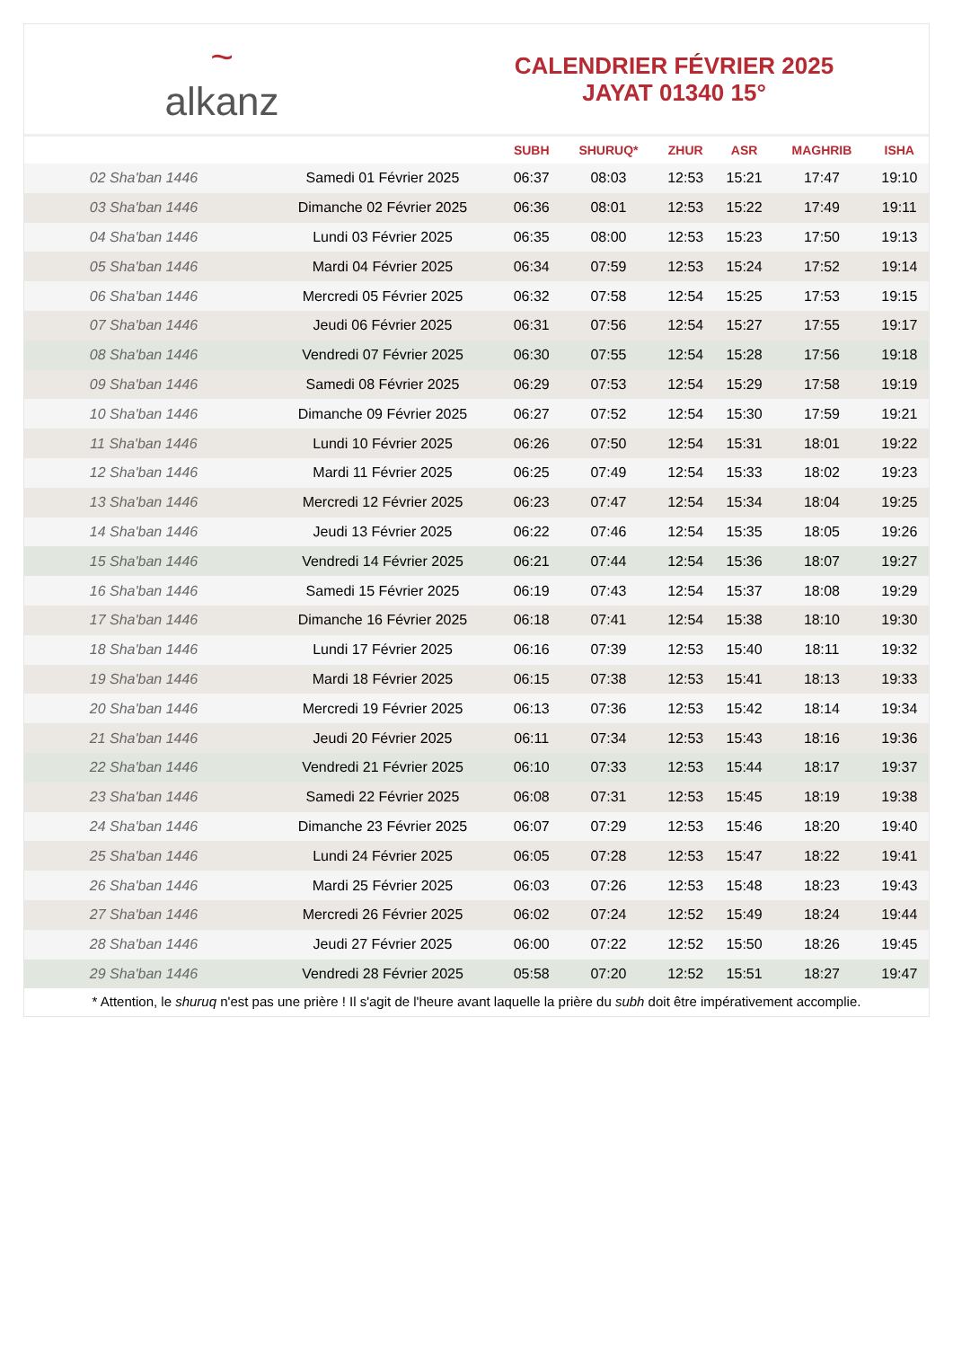~
alkanz
CALENDRIER FÉVRIER 2025
JAYAT 01340 15°
| | | SUBH | SHURUQ* | ZHUR | ASR | MAGHRIB | ISHA |
| --- | --- | --- | --- | --- | --- | --- | --- |
| 02 Sha'ban 1446 | Samedi 01 Février 2025 | 06:37 | 08:03 | 12:53 | 15:21 | 17:47 | 19:10 |
| 03 Sha'ban 1446 | Dimanche 02 Février 2025 | 06:36 | 08:01 | 12:53 | 15:22 | 17:49 | 19:11 |
| 04 Sha'ban 1446 | Lundi 03 Février 2025 | 06:35 | 08:00 | 12:53 | 15:23 | 17:50 | 19:13 |
| 05 Sha'ban 1446 | Mardi 04 Février 2025 | 06:34 | 07:59 | 12:53 | 15:24 | 17:52 | 19:14 |
| 06 Sha'ban 1446 | Mercredi 05 Février 2025 | 06:32 | 07:58 | 12:54 | 15:25 | 17:53 | 19:15 |
| 07 Sha'ban 1446 | Jeudi 06 Février 2025 | 06:31 | 07:56 | 12:54 | 15:27 | 17:55 | 19:17 |
| 08 Sha'ban 1446 | Vendredi 07 Février 2025 | 06:30 | 07:55 | 12:54 | 15:28 | 17:56 | 19:18 |
| 09 Sha'ban 1446 | Samedi 08 Février 2025 | 06:29 | 07:53 | 12:54 | 15:29 | 17:58 | 19:19 |
| 10 Sha'ban 1446 | Dimanche 09 Février 2025 | 06:27 | 07:52 | 12:54 | 15:30 | 17:59 | 19:21 |
| 11 Sha'ban 1446 | Lundi 10 Février 2025 | 06:26 | 07:50 | 12:54 | 15:31 | 18:01 | 19:22 |
| 12 Sha'ban 1446 | Mardi 11 Février 2025 | 06:25 | 07:49 | 12:54 | 15:33 | 18:02 | 19:23 |
| 13 Sha'ban 1446 | Mercredi 12 Février 2025 | 06:23 | 07:47 | 12:54 | 15:34 | 18:04 | 19:25 |
| 14 Sha'ban 1446 | Jeudi 13 Février 2025 | 06:22 | 07:46 | 12:54 | 15:35 | 18:05 | 19:26 |
| 15 Sha'ban 1446 | Vendredi 14 Février 2025 | 06:21 | 07:44 | 12:54 | 15:36 | 18:07 | 19:27 |
| 16 Sha'ban 1446 | Samedi 15 Février 2025 | 06:19 | 07:43 | 12:54 | 15:37 | 18:08 | 19:29 |
| 17 Sha'ban 1446 | Dimanche 16 Février 2025 | 06:18 | 07:41 | 12:54 | 15:38 | 18:10 | 19:30 |
| 18 Sha'ban 1446 | Lundi 17 Février 2025 | 06:16 | 07:39 | 12:53 | 15:40 | 18:11 | 19:32 |
| 19 Sha'ban 1446 | Mardi 18 Février 2025 | 06:15 | 07:38 | 12:53 | 15:41 | 18:13 | 19:33 |
| 20 Sha'ban 1446 | Mercredi 19 Février 2025 | 06:13 | 07:36 | 12:53 | 15:42 | 18:14 | 19:34 |
| 21 Sha'ban 1446 | Jeudi 20 Février 2025 | 06:11 | 07:34 | 12:53 | 15:43 | 18:16 | 19:36 |
| 22 Sha'ban 1446 | Vendredi 21 Février 2025 | 06:10 | 07:33 | 12:53 | 15:44 | 18:17 | 19:37 |
| 23 Sha'ban 1446 | Samedi 22 Février 2025 | 06:08 | 07:31 | 12:53 | 15:45 | 18:19 | 19:38 |
| 24 Sha'ban 1446 | Dimanche 23 Février 2025 | 06:07 | 07:29 | 12:53 | 15:46 | 18:20 | 19:40 |
| 25 Sha'ban 1446 | Lundi 24 Février 2025 | 06:05 | 07:28 | 12:53 | 15:47 | 18:22 | 19:41 |
| 26 Sha'ban 1446 | Mardi 25 Février 2025 | 06:03 | 07:26 | 12:53 | 15:48 | 18:23 | 19:43 |
| 27 Sha'ban 1446 | Mercredi 26 Février 2025 | 06:02 | 07:24 | 12:52 | 15:49 | 18:24 | 19:44 |
| 28 Sha'ban 1446 | Jeudi 27 Février 2025 | 06:00 | 07:22 | 12:52 | 15:50 | 18:26 | 19:45 |
| 29 Sha'ban 1446 | Vendredi 28 Février 2025 | 05:58 | 07:20 | 12:52 | 15:51 | 18:27 | 19:47 |
* Attention, le shuruq n'est pas une prière ! Il s'agit de l'heure avant laquelle la prière du subh doit être impérativement accomplie.